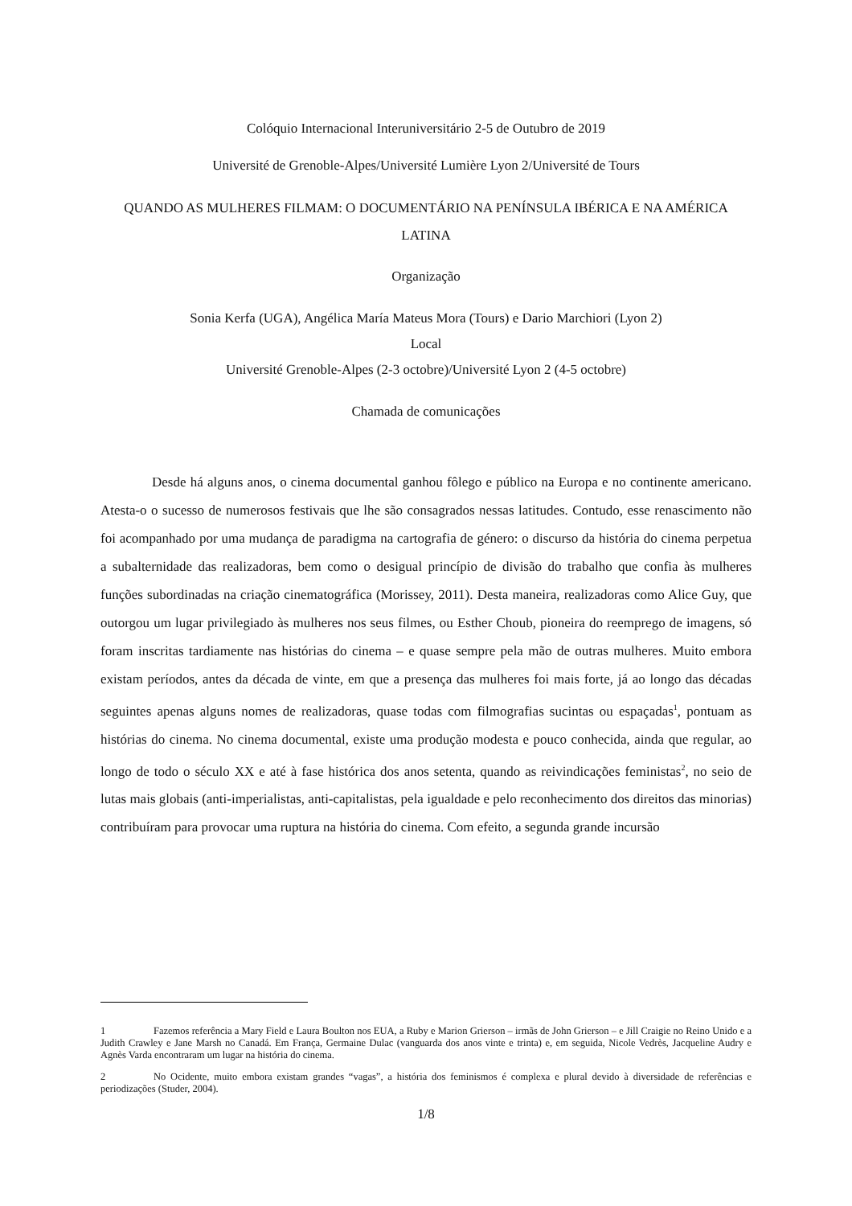Colóquio Internacional Interuniversitário 2-5 de Outubro de 2019
Université de Grenoble-Alpes/Université Lumière Lyon 2/Université de Tours
QUANDO AS MULHERES FILMAM: O DOCUMENTÁRIO NA PENÍNSULA IBÉRICA E NA AMÉRICA LATINA
Organização
Sonia Kerfa (UGA), Angélica María Mateus Mora (Tours) e Dario Marchiori (Lyon 2)
Local
Université Grenoble-Alpes (2-3 octobre)/Université Lyon 2 (4-5 octobre)
Chamada de comunicações
Desde há alguns anos, o cinema documental ganhou fôlego e público na Europa e no continente americano. Atesta-o o sucesso de numerosos festivais que lhe são consagrados nessas latitudes. Contudo, esse renascimento não foi acompanhado por uma mudança de paradigma na cartografia de género: o discurso da história do cinema perpetua a subalternidade das realizadoras, bem como o desigual princípio de divisão do trabalho que confia às mulheres funções subordinadas na criação cinematográfica (Morissey, 2011). Desta maneira, realizadoras como Alice Guy, que outorgou um lugar privilegiado às mulheres nos seus filmes, ou Esther Choub, pioneira do reemprego de imagens, só foram inscritas tardiamente nas histórias do cinema – e quase sempre pela mão de outras mulheres. Muito embora existam períodos, antes da década de vinte, em que a presença das mulheres foi mais forte, já ao longo das décadas seguintes apenas alguns nomes de realizadoras, quase todas com filmografias sucintas ou espaçadas<sup>1</sup>, pontuam as histórias do cinema. No cinema documental, existe uma produção modesta e pouco conhecida, ainda que regular, ao longo de todo o século XX e até à fase histórica dos anos setenta, quando as reivindicações feministas<sup>2</sup>, no seio de lutas mais globais (anti-imperialistas, anti-capitalistas, pela igualdade e pelo reconhecimento dos direitos das minorias) contribuíram para provocar uma ruptura na história do cinema. Com efeito, a segunda grande incursão
1 Fazemos referência a Mary Field e Laura Boulton nos EUA, a Ruby e Marion Grierson – irmãs de John Grierson – e Jill Craigie no Reino Unido e a Judith Crawley e Jane Marsh no Canadá. Em França, Germaine Dulac (vanguarda dos anos vinte e trinta) e, em seguida, Nicole Vedrès, Jacqueline Audry e Agnès Varda encontraram um lugar na história do cinema.
2 No Ocidente, muito embora existam grandes “vagas”, a história dos feminismos é complexa e plural devido à diversidade de referências e periodizações (Studer, 2004).
1/8